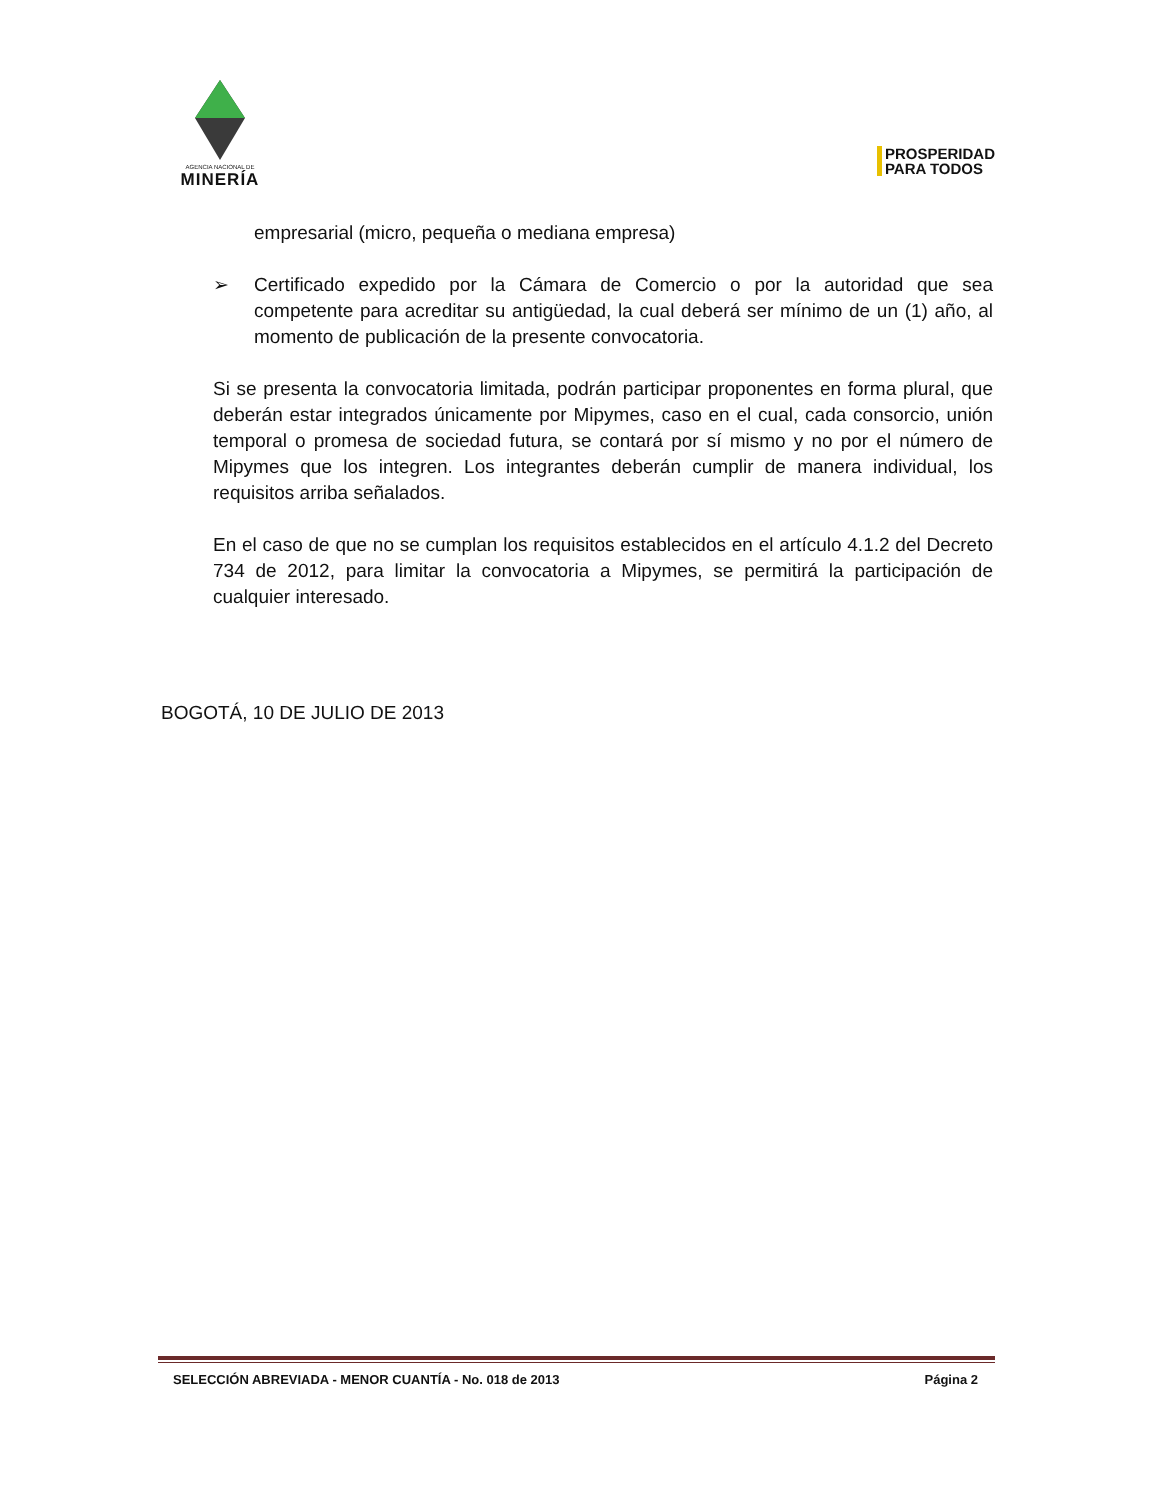AGENCIA NACIONAL DE
MINERÍA
PROSPERIDAD
PARA TODOS
empresarial (micro, pequeña o mediana empresa)
➢ Certificado expedido por la Cámara de Comercio o por la autoridad que sea competente para acreditar su antigüedad, la cual deberá ser mínimo de un (1) año, al momento de publicación de la presente convocatoria.
Si se presenta la convocatoria limitada, podrán participar proponentes en forma plural, que deberán estar integrados únicamente por Mipymes, caso en el cual, cada consorcio, unión temporal o promesa de sociedad futura, se contará por sí mismo y no por el número de Mipymes que los integren. Los integrantes deberán cumplir de manera individual, los requisitos arriba señalados.
En el caso de que no se cumplan los requisitos establecidos en el artículo 4.1.2 del Decreto 734 de 2012, para limitar la convocatoria a Mipymes, se permitirá la participación de cualquier interesado.
BOGOTÁ, 10 DE JULIO DE 2013
SELECCIÓN ABREVIADA - MENOR CUANTÍA - No. 018 de 2013 Página 2